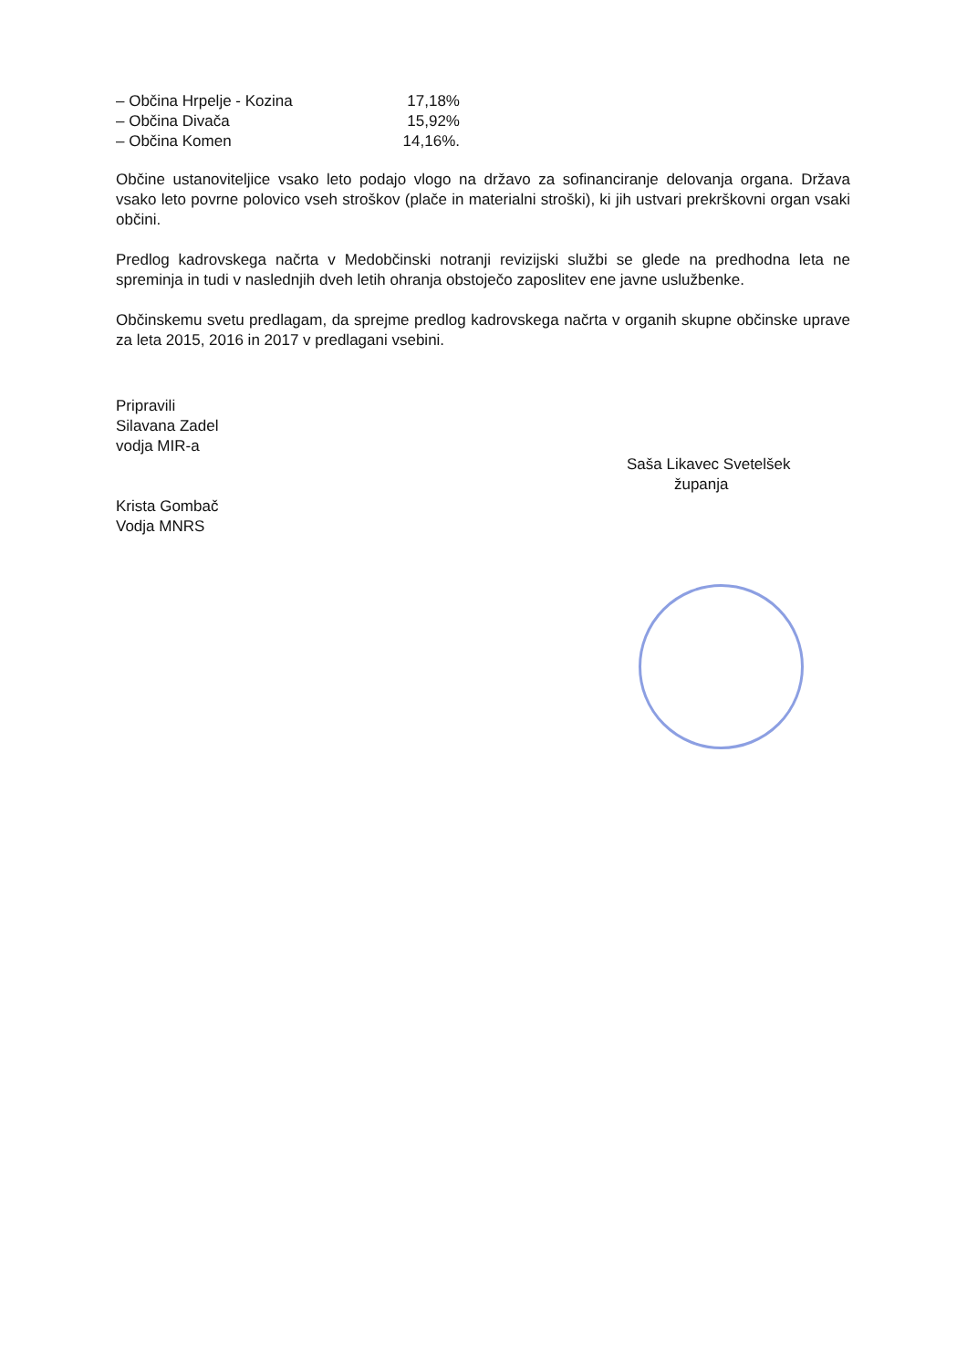– Občina Hrpelje - Kozina 17,18%
– Občina Divača 15,92%
– Občina Komen 14,16%.
Občine ustanoviteljice vsako leto podajo vlogo na državo za sofinanciranje delovanja organa. Država vsako leto povrne polovico vseh stroškov (plače in materialni stroški), ki jih ustvari prekrškovni organ vsaki občini.
Predlog kadrovskega načrta v Medobčinski notranji revizijski službi se glede na predhodna leta ne spreminja in tudi v naslednjih dveh letih ohranja obstoječo zaposlitev ene javne uslužbenke.
Občinskemu svetu predlagam, da sprejme predlog kadrovskega načrta v organih skupne občinske uprave za leta 2015, 2016 in 2017 v predlagani vsebini.
Pripravili
Silavana Zadel
vodja MIR-a
Krista Gombač
Vodja MNRS
Saša Likavec Svetelšek
županja